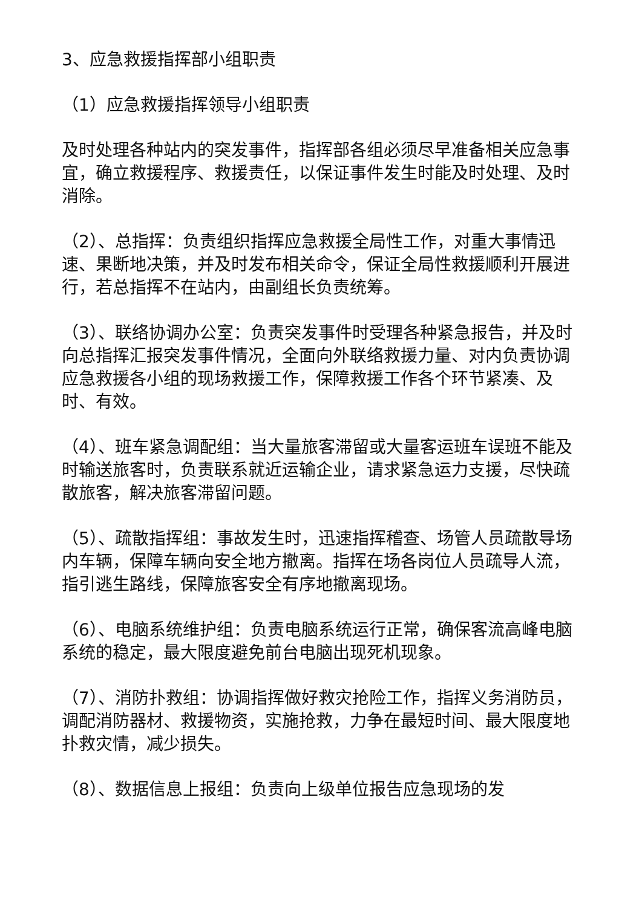3、应急救援指挥部小组职责
（1）应急救援指挥领导小组职责
及时处理各种站内的突发事件，指挥部各组必须尽早准备相关应急事宜，确立救援程序、救援责任，以保证事件发生时能及时处理、及时消除。
（2）、总指挥：负责组织指挥应急救援全局性工作，对重大事情迅速、果断地决策，并及时发布相关命令，保证全局性救援顺利开展进行，若总指挥不在站内，由副组长负责统筹。
（3）、联络协调办公室：负责突发事件时受理各种紧急报告，并及时向总指挥汇报突发事件情况，全面向外联络救援力量、对内负责协调应急救援各小组的现场救援工作，保障救援工作各个环节紧凑、及时、有效。
（4）、班车紧急调配组：当大量旅客滞留或大量客运班车误班不能及时输送旅客时，负责联系就近运输企业，请求紧急运力支援，尽快疏散旅客，解决旅客滞留问题。
（5）、疏散指挥组：事故发生时，迅速指挥稽查、场管人员疏散导场内车辆，保障车辆向安全地方撤离。指挥在场各岗位人员疏导人流，指引逃生路线，保障旅客安全有序地撤离现场。
（6）、电脑系统维护组：负责电脑系统运行正常，确保客流高峰电脑系统的稳定，最大限度避免前台电脑出现死机现象。
（7）、消防扑救组：协调指挥做好救灾抢险工作，指挥义务消防员，调配消防器材、救援物资，实施抢救，力争在最短时间、最大限度地扑救灾情，减少损失。
（8）、数据信息上报组：负责向上级单位报告应急现场的发